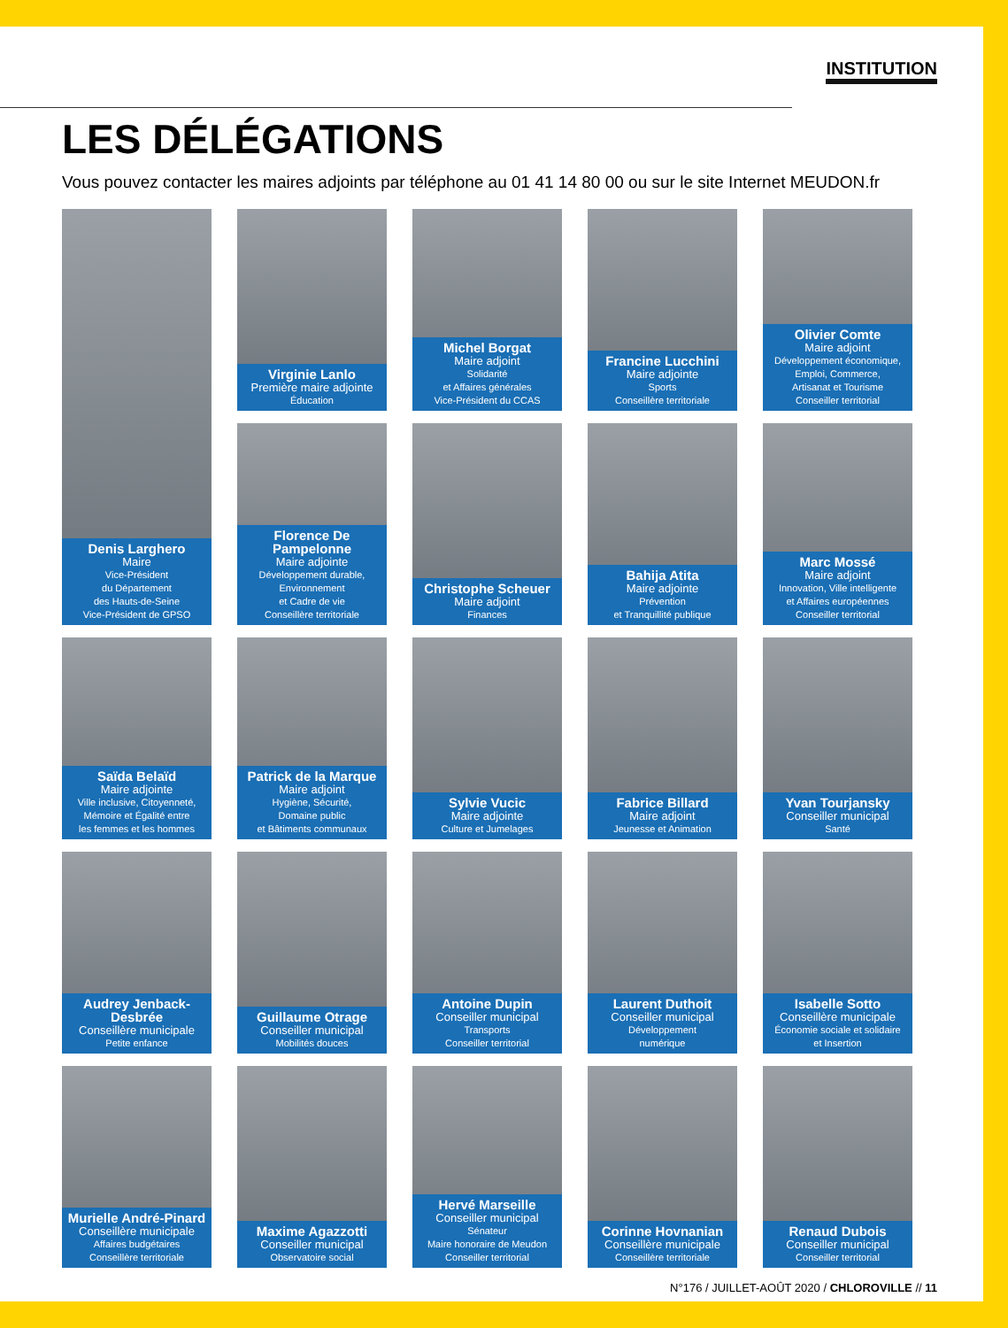INSTITUTION
LES DÉLÉGATIONS
Vous pouvez contacter les maires adjoints par téléphone au 01 41 14 80 00 ou sur le site Internet MEUDON.fr
Denis Larghero
Maire
Vice-Président
du Département
des Hauts-de-Seine
Vice-Président de GPSO
Virginie Lanlo
Première maire adjointe
Éducation
Michel Borgat
Maire adjoint
Solidarité
et Affaires générales
Vice-Président du CCAS
Francine Lucchini
Maire adjointe
Sports
Conseillère territoriale
Olivier Comte
Maire adjoint
Développement économique,
Emploi, Commerce,
Artisanat et Tourisme
Conseiller territorial
Florence De Pampelonne
Maire adjointe
Développement durable,
Environnement
et Cadre de vie
Conseillère territoriale
Christophe Scheuer
Maire adjoint
Finances
Bahija Atita
Maire adjointe
Prévention
et Tranquillité publique
Marc Mossé
Maire adjoint
Innovation, Ville intelligente
et Affaires européennes
Conseiller territorial
Saïda Belaïd
Maire adjointe
Ville inclusive, Citoyenneté,
Mémoire et Égalité entre
les femmes et les hommes
Patrick de la Marque
Maire adjoint
Hygiène, Sécurité,
Domaine public
et Bâtiments communaux
Sylvie Vucic
Maire adjointe
Culture et Jumelages
Fabrice Billard
Maire adjoint
Jeunesse et Animation
Yvan Tourjansky
Conseiller municipal
Santé
Audrey Jenback-Desbrée
Conseillère municipale
Petite enfance
Guillaume Otrage
Conseiller municipal
Mobilités douces
Antoine Dupin
Conseiller municipal
Transports
Conseiller territorial
Laurent Duthoit
Conseiller municipal
Développement
numérique
Isabelle Sotto
Conseillère municipale
Économie sociale et solidaire
et Insertion
Murielle André-Pinard
Conseillère municipale
Affaires budgétaires
Conseillère territoriale
Maxime Agazzotti
Conseiller municipal
Observatoire social
Hervé Marseille
Conseiller municipal
Sénateur
Maire honoraire de Meudon
Conseiller territorial
Corinne Hovnanian
Conseillère municipale
Conseillère territoriale
Renaud Dubois
Conseiller municipal
Conseiller territorial
N°176 / JUILLET-AOÛT 2020 / CHLOROVILLE // 11